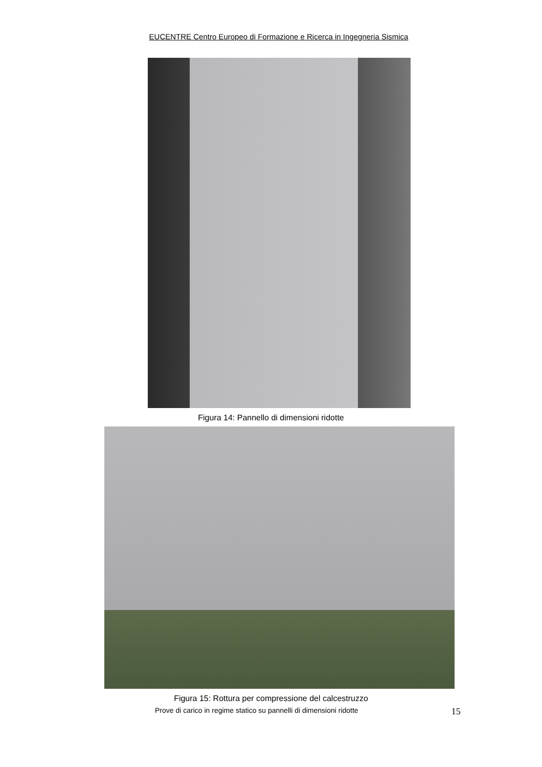EUCENTRE Centro Europeo di Formazione e Ricerca in Ingegneria Sismica
Figura 14: Pannello di dimensioni ridotte
Figura 15: Rottura per compressione del calcestruzzo
Prove di carico in regime statico su pannelli di dimensioni ridotte 15